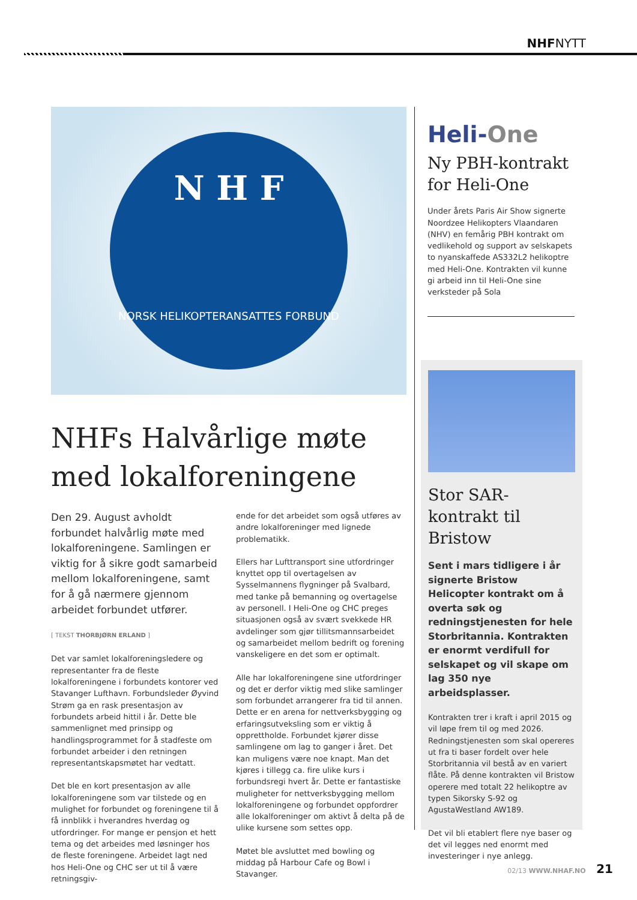NHFNYTT
N H F
NORSK HELIKOPTERANSATTES FORBUND
NHFs Halvårlige møte med lokalforeningene
Den 29. August avholdt forbundet halvårlig møte med lokalforeningene. Samlingen er viktig for å sikre godt samarbeid mellom lokalforeningene, samt for å gå nærmere gjennom arbeidet forbundet utfører.
[ TEKST THORBJØRN ERLAND ]
Det var samlet lokalforeningsledere og representanter fra de fleste lokalforeningene i forbundets kontorer ved Stavanger Lufthavn. Forbundsleder Øyvind Strøm ga en rask presentasjon av forbundets arbeid hittil i år. Dette ble sammenlignet med prinsipp og handlingsprogrammet for å stadfeste om forbundet arbeider i den retningen representantskapsmøtet har vedtatt.
Det ble en kort presentasjon av alle lokalforeningene som var tilstede og en mulighet for forbundet og foreningene til å få innblikk i hverandres hverdag og utfordringer. For mange er pensjon et hett tema og det arbeides med løsninger hos de fleste foreningene. Arbeidet lagt ned hos Heli-One og CHC ser ut til å være retningsgiv-
ende for det arbeidet som også utføres av andre lokalforeninger med lignede problematikk.
Ellers har Lufttransport sine utfordringer knyttet opp til overtagelsen av Sysselmannens flygninger på Svalbard, med tanke på bemanning og overtagelse av personell. I Heli-One og CHC preges situasjonen også av svært svekkede HR avdelinger som gjør tillitsmannsarbeidet og samarbeidet mellom bedrift og forening vanskeligere en det som er optimalt.
Alle har lokalforeningene sine utfordringer og det er derfor viktig med slike samlinger som forbundet arrangerer fra tid til annen. Dette er en arena for nettverksbygging og erfaringsutveksling som er viktig å opprettholde. Forbundet kjører disse samlingene om lag to ganger i året. Det kan muligens være noe knapt. Man det kjøres i tillegg ca. fire ulike kurs i forbundsregi hvert år. Dette er fantastiske muligheter for nettverksbygging mellom lokalforeningene og forbundet oppfordrer alle lokalforeninger om aktivt å delta på de ulike kursene som settes opp.
Møtet ble avsluttet med bowling og middag på Harbour Cafe og Bowl i Stavanger.
Heli-One
Ny PBH-kontrakt for Heli-One
Under årets Paris Air Show signerte Noordzee Helikopters Vlaandaren (NHV) en femårig PBH kontrakt om vedlikehold og support av selskapets to nyanskaffede AS332L2 helikoptre med Heli-One. Kontrakten vil kunne gi arbeid inn til Heli-One sine verksteder på Sola
Stor SAR-kontrakt til Bristow
Sent i mars tidligere i år signerte Bristow Helicopter kontrakt om å overta søk og redningstjenesten for hele Storbritannia. Kontrakten er enormt verdifull for selskapet og vil skape om lag 350 nye arbeidsplasser.
Kontrakten trer i kraft i april 2015 og vil løpe frem til og med 2026. Redningstjenesten som skal opereres ut fra ti baser fordelt over hele Storbritannia vil bestå av en variert flåte. På denne kontrakten vil Bristow operere med totalt 22 helikoptre av typen Sikorsky S-92 og AgustaWestland AW189.
Det vil bli etablert flere nye baser og det vil legges ned enormt med investeringer i nye anlegg.
02/13 WWW.NHAF.NO 21